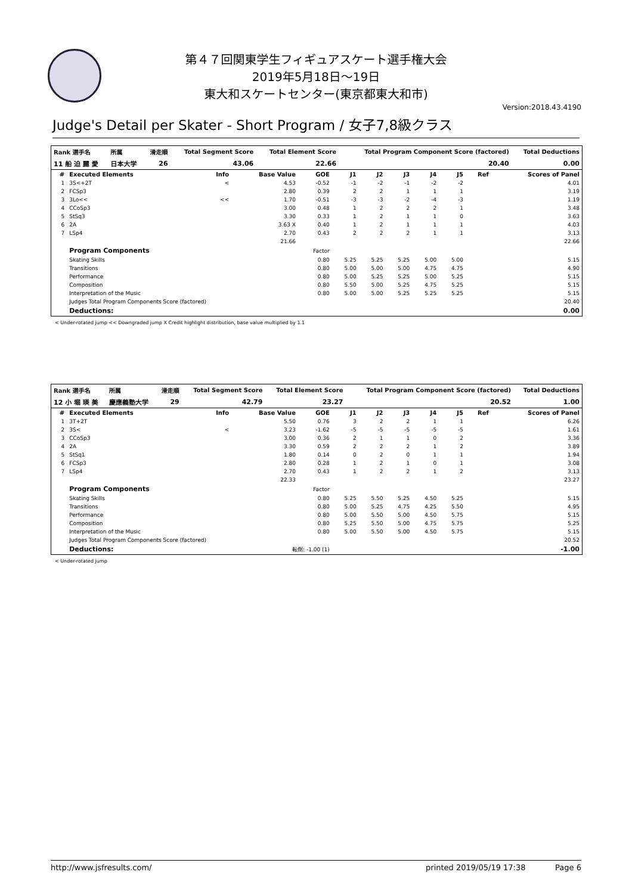第４７回関東学生フィギュアスケート選手権大会
2019年5月18日～19日
東大和スケートセンター(東京都東大和市)
Version:2018.43.4190
Judge's Detail per Skater - Short Program / 女子7,8級クラス
| Rank 選手名 | 所属 | 滑走順 | Total Segment Score | Total Element Score | Total Program Component Score (factored) | Total Deductions |
| --- | --- | --- | --- | --- | --- | --- |
| 11 船 迫 麗 愛 | 日本大学 | 26 | 43.06 | 22.66 | 20.40 | 0.00 |
| # | Executed Elements | Info | Base Value | GOE | J1 | J2 | J3 | J4 | J5 | Ref | Scores of Panel |
| --- | --- | --- | --- | --- | --- | --- | --- | --- | --- | --- | --- |
| 1 | 3S<+2T | < | 4.53 | -0.52 | -1 | -2 | -1 | -2 | -2 | | 4.01 |
| 2 | FCSp3 | | 2.80 | 0.39 | 2 | 2 | 1 | 1 | 1 | | 3.19 |
| 3 | 3Lo<< | << | 1.70 | -0.51 | -3 | -3 | -2 | -4 | -3 | | 1.19 |
| 4 | CCoSp3 | | 3.00 | 0.48 | 1 | 2 | 2 | 2 | 1 | | 3.48 |
| 5 | StSq3 | | 3.30 | 0.33 | 1 | 2 | 1 | 1 | 0 | | 3.63 |
| 6 | 2A | | 3.63 X | 0.40 | 1 | 2 | 1 | 1 | 1 | | 4.03 |
| 7 | LSp4 | | 2.70 | 0.43 | 2 | 2 | 2 | 1 | 1 | | 3.13 |
| | | | 21.66 | | | | | | | | 22.66 |
| | Program Components | | | Factor | | | | | | | |
| | Skating Skills | | | 0.80 | 5.25 | 5.25 | 5.25 | 5.00 | 5.00 | | 5.15 |
| | Transitions | | | 0.80 | 5.00 | 5.00 | 5.00 | 4.75 | 4.75 | | 4.90 |
| | Performance | | | 0.80 | 5.00 | 5.25 | 5.25 | 5.00 | 5.25 | | 5.15 |
| | Composition | | | 0.80 | 5.50 | 5.00 | 5.25 | 4.75 | 5.25 | | 5.15 |
| | Interpretation of the Music | | | 0.80 | 5.00 | 5.00 | 5.25 | 5.25 | 5.25 | | 5.15 |
| | Judges Total Program Components Score (factored) | | | | | | | | | | 20.40 |
| | Deductions: | | | | | | | | | | 0.00 |
< Under-rotated jump << Downgraded jump X Credit highlight distribution, base value multiplied by 1.1
| Rank 選手名 | 所属 | 滑走順 | Total Segment Score | Total Element Score | Total Program Component Score (factored) | Total Deductions |
| --- | --- | --- | --- | --- | --- | --- |
| 12 小 堀 瑛 美 | 慶應義塾大学 | 29 | 42.79 | 23.27 | 20.52 | 1.00 |
| # | Executed Elements | Info | Base Value | GOE | J1 | J2 | J3 | J4 | J5 | Ref | Scores of Panel |
| --- | --- | --- | --- | --- | --- | --- | --- | --- | --- | --- | --- |
| 1 | 3T+2T | | 5.50 | 0.76 | 3 | 2 | 2 | 1 | 1 | | 6.26 |
| 2 | 3S< | < | 3.23 | -1.62 | -5 | -5 | -5 | -5 | -5 | | 1.61 |
| 3 | CCoSp3 | | 3.00 | 0.36 | 2 | 1 | 1 | 0 | 2 | | 3.36 |
| 4 | 2A | | 3.30 | 0.59 | 2 | 2 | 2 | 1 | 2 | | 3.89 |
| 5 | StSq1 | | 1.80 | 0.14 | 0 | 2 | 0 | 1 | 1 | | 1.94 |
| 6 | FCSp3 | | 2.80 | 0.28 | 1 | 2 | 1 | 0 | 1 | | 3.08 |
| 7 | LSp4 | | 2.70 | 0.43 | 1 | 2 | 2 | 1 | 2 | | 3.13 |
| | | | 22.33 | | | | | | | | 23.27 |
| | Program Components | | | Factor | | | | | | | |
| | Skating Skills | | | 0.80 | 5.25 | 5.50 | 5.25 | 4.50 | 5.25 | | 5.15 |
| | Transitions | | | 0.80 | 5.00 | 5.25 | 4.75 | 4.25 | 5.50 | | 4.95 |
| | Performance | | | 0.80 | 5.00 | 5.50 | 5.00 | 4.50 | 5.75 | | 5.15 |
| | Composition | | | 0.80 | 5.25 | 5.50 | 5.00 | 4.75 | 5.75 | | 5.25 |
| | Interpretation of the Music | | | 0.80 | 5.00 | 5.50 | 5.00 | 4.50 | 5.75 | | 5.15 |
| | Judges Total Program Components Score (factored) | | | | | | | | | | 20.52 |
| | Deductions: | 転倒: -1.00 (1) | | | | | | | | | -1.00 |
< Under-rotated jump
http://www.jsfresults.com/ printed 2019/05/19 17:38 Page 6